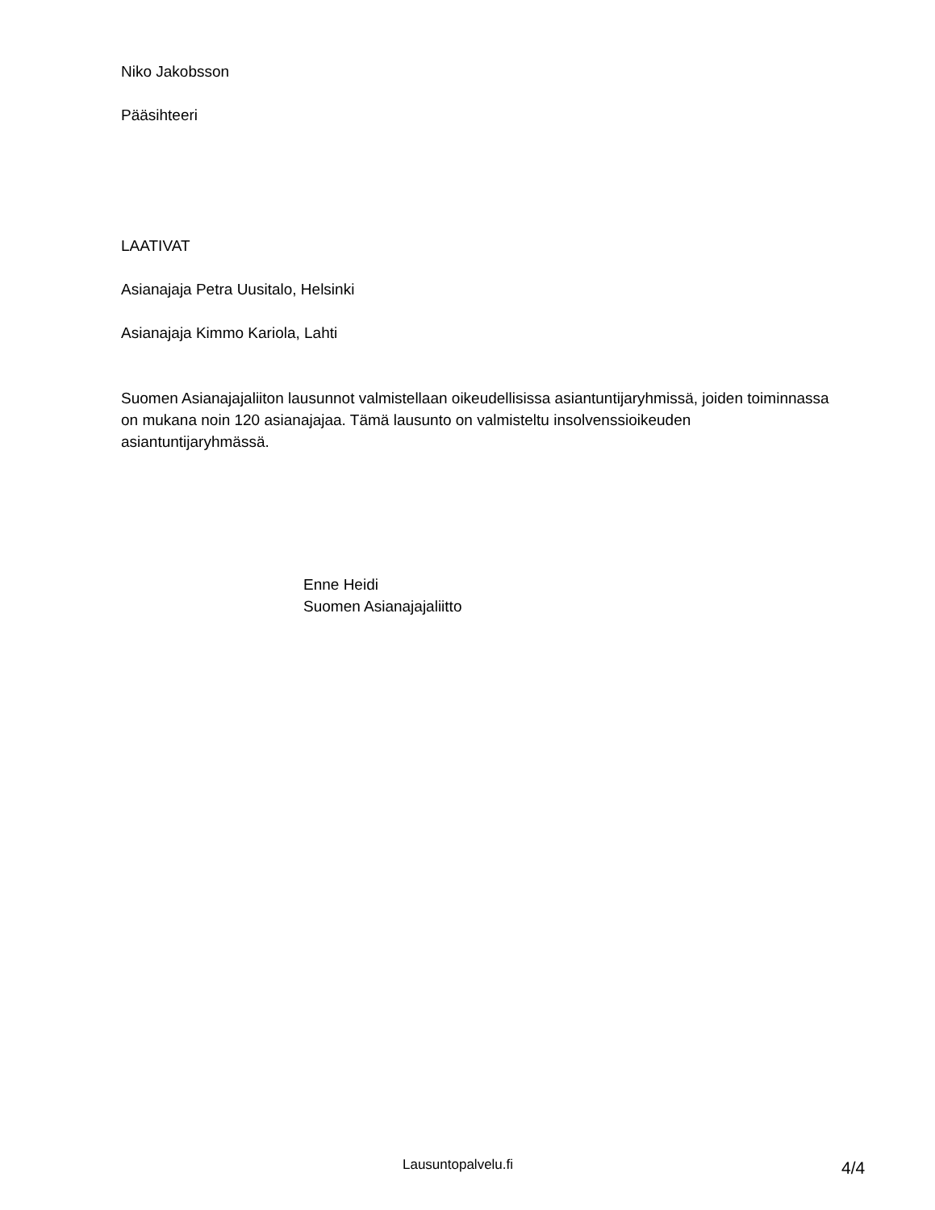Niko Jakobsson
Pääsihteeri
LAATIVAT
Asianajaja Petra Uusitalo, Helsinki
Asianajaja Kimmo Kariola, Lahti
Suomen Asianajajaliiton lausunnot valmistellaan oikeudellisissa asiantuntijaryhmissä, joiden toiminnassa on mukana noin 120 asianajajaa. Tämä lausunto on valmisteltu insolvenssioikeuden asiantuntijaryhmässä.
Enne Heidi
Suomen Asianajajaliitto
Lausuntopalvelu.fi 4/4